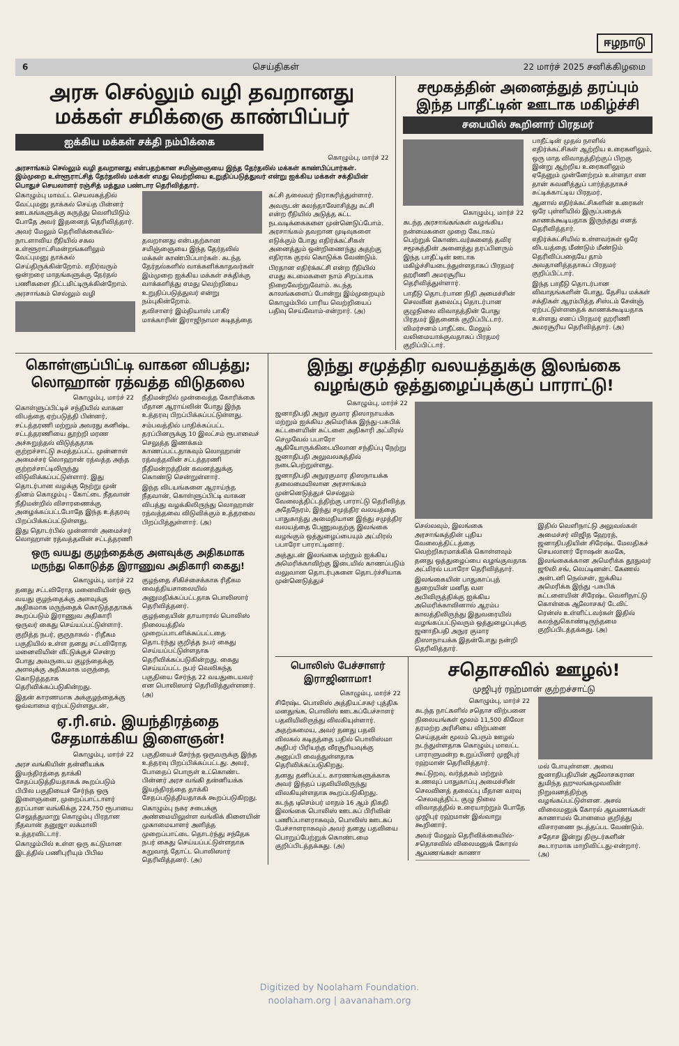ஈழநாடு
6 செய்திகள் 22 மார்ச் 2025 சனிக்கிழமை
அரசு செல்லும் வழி தவறானது மக்கள் சமிக்ஞை காண்பிப்பர்
ஐக்கிய மக்கள் சக்தி நம்பிக்கை
கொழும்பு, மார்ச் 22
அரசாங்கம் செல்லும் வழி தவறானது என்பதற்கான சமிஞ்ஞையை இந்த தேர்தலில் மக்கள் காண்பிப்பார்கள். இம்முறை உள்ளூராட்சித் தேர்தலில் மக்கள் எமது வெற்றியை உறுதிப்படுத்துவர் என்று ஐக்கிய மக்கள் சக்தியின் பொதுச் செயலாளர் ரஞ்சித் மத்தும பண்டார தெரிவித்தார்.
கொழும்பு மாவட்ட செயலகத்தில் வேட்புமனு தாக்கல் செய்த பின்னர் ஊடகங்களுக்கு கருத்து வெளியிடும் போதே அவர் இதனைத் தெரிவித்தார்.
அவர் மேலும் தெரிவிக்கையில்-நாடளாவிய ரீதியில் சகல உள்ளூராட்சிமன்றங்களிலும் வேட்புமனு தாக்கல் செய்திருக்கின்றோம். எதிர்வரும் ஒன்றரை மாதங்களுக்கு தேர்தல் பணிகளை திட்டமிட்டிருக்கின்றோம்.
அரசாங்கம் செல்லும் வழி
தவறானது என்பதற்கான சமிஞ்ஞையை இந்த தேர்தலில் மக்கள் காண்பிப்பார்கள். கடந்த தேர்தல்களில் வாக்களிக்காதவர்கள் இம்முறை ஐக்கிய மக்கள் சக்திக்கு வாக்களித்து எமது வெற்றியை உறுதிப்படுத்துவர் என்று நம்புகின்றோம்.
தவிசாளர் இம்தியாஸ் பாகீர் மாக்காரின் இராஜிநாமா கடிதத்தை கட்சி தலைவர் நிராகரித்துள்ளார்.
அவருடன் கலந்தாலோசித்து கட்சி என்ற ரீதியில் அடுத்த கட்ட நடவடிக்கைகளை முன்னெடுப்போம். அரசாங்கம் தவறான முடிவுகளை எடுக்கும் போது எதிர்க்கட்சிகள் அனைத்தும் ஒன்றிணைந்து அதற்கு எதிராக குரல் கொடுக்க வேண்டும்.
பிரதான எதிர்க்கட்சி என்ற ரீதியில் எமது கடமைகளை நாம் சிறப்பாக நிறைவேற்றுவோம். கடந்த காலங்களைப் போன்று இம்முறையும் கொழும்பில் பாரிய வெற்றியைப் பதிவு செய்வோம்-என்றார். (அ)
சமூகத்தின் அனைத்துத் தரப்பும் இந்த பாதீட்டின் ஊடாக மகிழ்ச்சி
சபையில் கூறினார் பிரதமர்
கொழும்பு, மார்ச் 22
கடந்த அரசாங்கங்கள் வழங்கிய நன்மைகளை முறை கேடாகப் பெற்றுக் கொண்டவர்களைத் தவிர சமூகத்தின் அனைத்து தரப்பினரும் இந்த பாதீட்டின் ஊடாக மகிழ்ச்சியடைந்துள்ளதாகப் பிரதமர் ஹரிணி அமரசூரிய தெரிவித்துள்ளார்.
பாதீடு தொடர்பான நிதி அமைச்சின் செலவீன தலைப்பு தொடர்பான குழுநிலை விவாதத்தின் போது பிரதமர் இதனைக் குறிப்பிட்டார். விமர்சனம் பாதீட்டை மேலும் வலிமையாக்குவதாகப் பிரதமர் குறிப்பிட்டார்.
பாதீட்டின் முதல் நாளில் எதிர்க்கட்சிகள் ஆற்றிய உரைகளிலும், ஒரு மாத விவாதத்திற்குப் பிறகு இன்று ஆற்றிய உரைகளிலும் ஏதேனும் முன்னேற்றம் உள்ளதா என தான் கவனித்துப் பார்த்ததாகச் சுட்டிக்காட்டிய பிரதமர்,
ஆனால் எதிர்க்கட்சிகளின் உரைகள் ஒரே புள்ளியில் இருப்பதைக் காணக்கூடியதாக இருந்தது எனத் தெரிவித்தார்.
எதிர்க்கட்சியில் உள்ளவர்கள் ஒரே விடயத்தை மீண்டும் மீண்டும் தெரிவிப்பதையே தாம் அவதானித்ததாகப் பிரதமர் குறிப்பிட்டார்.
இந்த பாதீடு தொடர்பான விவாதங்களின் போது, தேசிய மக்கள் சக்திகள் ஆரம்பித்த சிஸ்டம் சேன்ஞ் ஏற்பட்டுள்ளதைக் காணக்கூடியதாக உள்ளது எனப் பிரதமர் ஹரிணி அமரசூரிய தெரிவித்தார். (அ)
கொள்ளுப்பிட்டி வாகன விபத்து; லொஹான் ரத்வத்த விடுதலை
கொழும்பு, மார்ச் 22
கொள்ளுப்பிட்டிச் சந்தியில் வாகன விபத்தை ஏற்படுத்தி பின்னர், சட்டத்தரணி மற்றும் அவரது கனிஷ்ட சட்டத்தரணியை தூற்றி மரண அச்சுறுத்தல் விடுத்ததாக குற்றச்சாட்டு சுமத்தப்பட்ட முன்னாள் அமைச்சர் லொஹான் ரத்வத்த அந்த குற்றச்சாட்டிலிருந்து விடுவிக்கப்பட்டுள்ளார். இது தொடர்பான வழக்கு நேற்று முன் தினம் கொழும்பு - கோட்டை நீதவான் நீதிமன்றில் விசாரணைக்கு அழைக்கப்பட்டபோதே இந்த உத்தரவு பிறப்பிக்கப்பட்டுள்ளது.
இது தொடர்பில் முன்னாள் அமைச்சர் லொஹான் ரத்வத்தவின் சட்டத்தரணி நீதிமன்றில் முன்வைத்த கோரிக்கை மீதான ஆராய்வின் போது இந்த உத்தரவு பிறப்பிக்கப்பட்டுள்ளது.
சம்பவத்தில் பாதிக்கப்பட்ட தரப்பினருக்கு 10 இலட்சம் ரூபாவைச் செலுத்த இணக்கம் காணப்பட்டதாகவும் லொஹான் ரத்வத்தவின் சட்டத்தரணி நீதிமன்றத்தின் கவனத்துக்கு கொண்டு சென்றுள்ளார்.
இந்த விடயங்களை ஆராய்ந்த நீதவான், கொள்ளுப்பிட்டி வாகன விபத்து வழக்கிலிருந்து லொஹான் ரத்வத்தவை விடுவிக்கும் உத்தரவை பிறப்பித்துள்ளார். (அ)
ஒரு வயது குழந்தைக்கு அளவுக்கு அதிகமாக மருந்து கொடுத்த இராணுவ அதிகாரி கைது!
கொழும்பு, மார்ச் 22
தனது சட்டவிரோத மனைவியின் ஒரு வயது குழந்தைக்கு அளவுக்கு அதிகமாக மருந்தைக் கொடுத்ததாகக் கூறப்படும் இராணுவ அதிகாரி ஒருவர் கைது செய்யப்பட்டுள்ளார்.
குறித்த நபர், குருநாகல் - ரிதீகம பகுதியில் உள்ள தனது சட்டவிரோத மனைவியின் வீட்டுக்குச் சென்ற போது அவருடைய குழந்தைக்கு அளவுக்கு அதிகமாக மருந்தை கொடுத்ததாக தெரிவிக்கப்படுகின்றது.
இதன் காரணமாக அக்குழந்தைக்கு ஒவ்வாமை ஏற்பட்டுள்ளதுடன், குழந்தை சிகிச்சைக்காக ரிதீகம வைத்தியசாலையில் அனுமதிக்கப்பட்டதாக பொலிஸார் தெரிவித்தனர்.
குழந்தையின் தாயாரால் பொலிஸ் நிலையத்தில் முறைப்பாடளிக்கப்பட்டதை தொடர்ந்து குறித்த நபர் கைது செய்யப்பட்டுள்ளதாக தெரிவிக்கப்படுகின்றது. கைது செய்யப்பட்ட நபர் வெலிகந்த பகுதியை சேர்ந்த 22 வயதுடையவர் என பொலிஸார் தெரிவித்துள்ளனர். (அ)
ஏ.ரி.எம். இயந்திரத்தை சேதமாக்கிய இளைஞன்!
கொழும்பு, மார்ச் 22
அரச வங்கியின் தன்னியக்க இயந்திரத்தை தாக்கி சேதப்படுத்தியதாகக் கூறப்படும் பிபில பகுதியைச் சேர்ந்த ஒரு இளைஞனை, முறைப்பாட்டாளர் தரப்பான வங்கிக்கு 224,750 ரூபாயை செலுத்துமாறு கொழும்பு பிரதான நீதவான் தனுஜா லக்மாலி உத்தரவிட்டார்.
கொழும்பில் உள்ள ஒரு கட்டுமான இடத்தில் பணிபுரியும் பிபில பகுதியைச் சேர்ந்த ஒருவருக்கு இந்த உத்தரவு பிறப்பிக்கப்பட்டது. அவர், போதைப் பொருள் உட்கொண்ட பின்னர் அரச வங்கி தன்னியக்க இயந்திரத்தை தாக்கி சேதப்படுத்தியதாகக் கூறப்படுகிறது.
கொழும்பு நகர சபைக்கு அண்மையிலுள்ள வங்கிக் கிளையின் முகாமையாளர் அளித்த முறைப்பாட்டை தொடர்ந்து சந்தேக நபர் கைது செய்யப்பட்டுள்ளதாக கறுவாத் தோட்ட பொலிஸார் தெரிவித்தனர். (அ)
இந்து சமுத்திர வலயத்துக்கு இலங்கை வழங்கும் ஒத்துழைப்புக்குப் பாராட்டு!
கொழும்பு, மார்ச் 22
ஜனாதிபதி அநுர குமார திஸாநாயக்க மற்றும் ஐக்கிய அமெரிக்க இந்து-பசுபிக் கட்டளையின் கட்டளை அதிகாரி அட்மிரல் செமுவேல் பபாரோ ஆகியோருக்கிடையிலான சந்திப்பு நேற்று ஜனாதிபதி அலுவலகத்தில் நடைபெற்றுள்ளது.
ஜனாதிபதி அநுரகுமார திஸநாயக்க தலைமையிலான அரசாங்கம் முன்னெடுத்துச் செல்லும் வேலைத்திட்டத்திற்கு பாராட்டு தெரிவித்த அதேநேரம், இந்து சமுத்திர வலயத்தை பாதுகாத்து அமைதியான இந்து சமுத்திர வலயத்தை பேணுவதற்கு இலங்கை வழங்கும் ஒத்துழைப்பையும் அட்மிரல் பபாரோ பாராட்டினார்.
அத்துடன் இலங்கை மற்றும் ஐக்கிய அமெரிக்காவிற்கு இடையில் காணப்படும் வலுவான தொடர்புகளை தொடர்ச்சியாக முன்னெடுத்துச்
செல்லவும், இலங்கை அரசாங்கத்தின் புதிய வேலைத்திட்டத்தை வெற்றிகரமாக்கிக் கொள்ளவும் தனது ஒத்துழைப்பை வழங்குவதாக அட்மிரல் பபாரோ தெரிவித்தார்.
இலங்கையின் பாதுகாப்புத் துறையின் மனித வள அபிவிருத்திக்கு ஐக்கிய அமெரிக்காவினால் ஆரம்ப காலத்திலிருந்து இதுவரையில் வழங்கப்பட்டுவரும் ஒத்துழைப்புக்கு ஜனாதிபதி அநுர குமார திஸாநாயக்க இதன்போது நன்றி தெரிவித்தார்.
இதில் வெளிநாட்டு அலுவல்கள் அமைச்சர் விஜித ஹேரத், ஜனாதிபதியின் சிரேஷ்ட மேலதிகச் செயலாளர் ரோஷன் கமகே, இலங்கைக்கான அமெரிக்க தூதுவர் ஜூலி சங், லெப்டினன்ட் கேணல் அன்டனி நெல்சன், ஐக்கிய அமெரிக்க இந்து -பசுபிக் கட்டளையின் சிரேஷ்ட வெளிநாட்டு கொள்கை ஆலோசகர் டேவிட் ரென்ஸ் உள்ளிட்டவர்கள் இதில் கலந்துகொண்டிருந்தமை குறிப்பிடத்தக்கது. (அ)
பொலிஸ் பேச்சாளர் இராஜினாமா!
கொழும்பு, மார்ச் 22
சிரேஷ்ட பொலிஸ் அத்தியட்சகர் புத்திக மனதுங்க, பொலிஸ் ஊடகப்பேச்சாளர் பதவியிலிருந்து விலகியுள்ளார்.
அதற்கமைய, அவர் தனது பதவி விலகல் கடிதத்தை பதில் பொலிஸ்மா அதிபர் பிரியந்த வீரசூரியவுக்கு அனுப்பி வைத்துள்ளதாக தெரிவிக்கப்படுகிறது.
தனது தனிப்பட்ட காரணங்களுக்காக அவர் இந்தப் பதவியிலிருந்து விலகியுள்ளதாக கூறப்படுகிறது.
கடந்த டிசெம்பர் மாதம் 16 ஆம் திகதி இலங்கை பொலிஸ் ஊடகப் பிரிவின் பணிப்பாளராகவும், பொலிஸ் ஊடகப் பேச்சாளராகவும் அவர் தனது பதவியை பொறுப்பேற்றுக் கொண்டமை குறிப்பிடத்தக்கது. (அ)
சதொசவில் ஊழல்!
முஜிபுர் ரஹ்மான் குற்றச்சாட்டு
கொழும்பு, மார்ச் 22
கடந்த நாட்களில் சதொச விற்பனை நிலையங்கள் மூலம் 11,500 கிலோ தரமற்ற அரிசியை விற்பனை செய்ததன் மூலம் பெரும் ஊழல் நடந்துள்ளதாக கொழும்பு மாவட்ட பாராளுமன்ற உறுப்பினர் முஜிபுர் ரஹ்மான் தெரிவித்தார்.
கூட்டுறவு, வர்த்தகம் மற்றும் உணவுப் பாதுகாப்பு அமைச்சின் செலவினத் தலைப்பு மீதான வரவு -செலவுத்திட்ட குழு நிலை விவாதத்தில் உரையாற்றும் போதே முஜிபுர் ரஹ்மான் இவ்வாறு கூறினார்.
அவர் மேலும் தெரிவிக்கையில்-சதொசவில் விலைமனுக் கோரல் ஆவணங்கள் காணா
மல் போயுள்ளன. அவை ஜனாதிபதியின் ஆலோசகரான துமிந்த ஹுலங்கமுவவின் நிறுவனத்திற்கு வழங்கப்பட்டுள்ளன. அசல் விலைமனுக் கோரல் ஆவணங்கள் காணாமல் போனமை குறித்து விசாரணை நடத்தப்பட வேண்டும்.
சதோச இன்று திருடர்களின் கூடாரமாக மாறிவிட்டது-என்றார். (அ)
Digitized by Noolaham Foundation.
noolaham.org | aavanaham.org